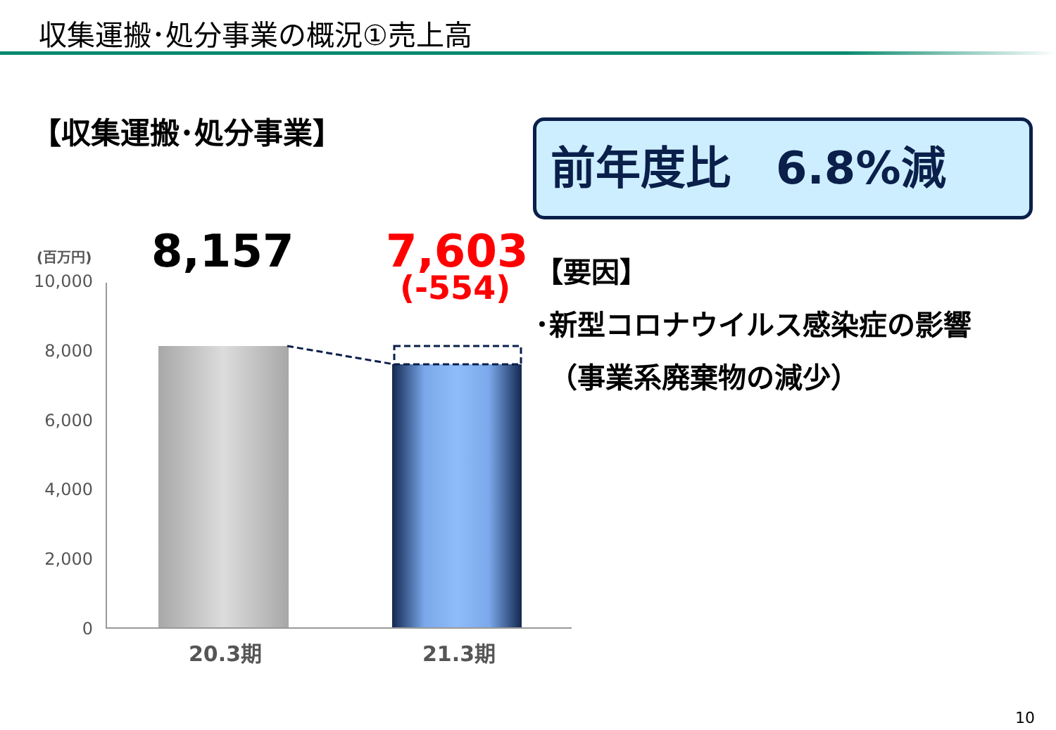収集運搬･処分事業の概況①売上高
【収集運搬･処分事業】 前年度比　6.8%減
8,157 7,603
(-554)
(百万円)
10,000
8,000
6,000
4,000
2,000
0
20.3期 21.3期
【要因】
･新型コロナウイルス感染症の影響
　（事業系廃棄物の減少）
10